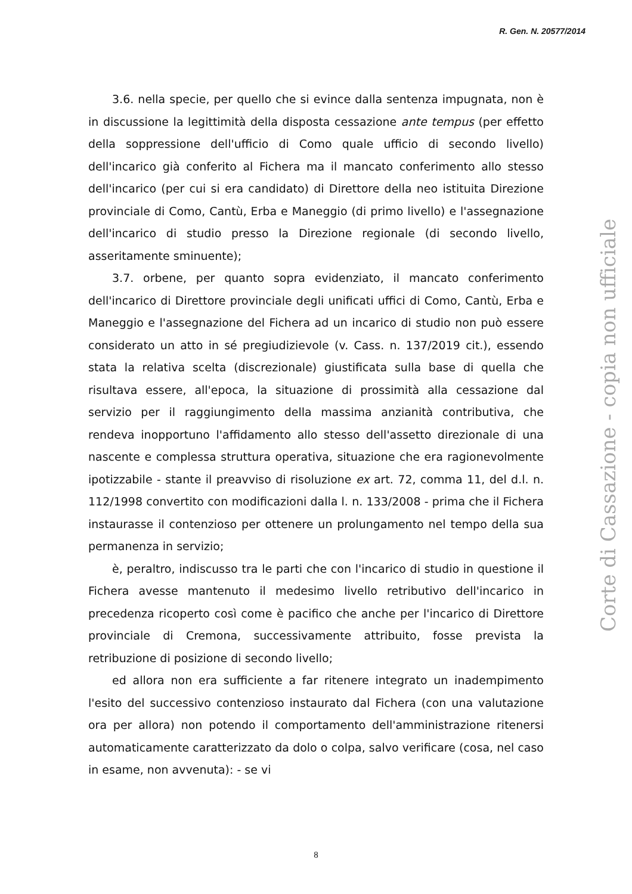R. Gen. N. 20577/2014
3.6. nella specie, per quello che si evince dalla sentenza impugnata, non è in discussione la legittimità della disposta cessazione ante tempus (per effetto della soppressione dell'ufficio di Como quale ufficio di secondo livello) dell'incarico già conferito al Fichera ma il mancato conferimento allo stesso dell'incarico (per cui si era candidato) di Direttore della neo istituita Direzione provinciale di Como, Cantù, Erba e Maneggio (di primo livello) e l'assegnazione dell'incarico di studio presso la Direzione regionale (di secondo livello, asseritamente sminuente);
3.7. orbene, per quanto sopra evidenziato, il mancato conferimento dell'incarico di Direttore provinciale degli unificati uffici di Como, Cantù, Erba e Maneggio e l'assegnazione del Fichera ad un incarico di studio non può essere considerato un atto in sé pregiudizievole (v. Cass. n. 137/2019 cit.), essendo stata la relativa scelta (discrezionale) giustificata sulla base di quella che risultava essere, all'epoca, la situazione di prossimità alla cessazione dal servizio per il raggiungimento della massima anzianità contributiva, che rendeva inopportuno l'affidamento allo stesso dell'assetto direzionale di una nascente e complessa struttura operativa, situazione che era ragionevolmente ipotizzabile - stante il preavviso di risoluzione ex art. 72, comma 11, del d.l. n. 112/1998 convertito con modificazioni dalla l. n. 133/2008 - prima che il Fichera instaurasse il contenzioso per ottenere un prolungamento nel tempo della sua permanenza in servizio;
è, peraltro, indiscusso tra le parti che con l'incarico di studio in questione il Fichera avesse mantenuto il medesimo livello retributivo dell'incarico in precedenza ricoperto così come è pacifico che anche per l'incarico di Direttore provinciale di Cremona, successivamente attribuito, fosse prevista la retribuzione di posizione di secondo livello;
ed allora non era sufficiente a far ritenere integrato un inadempimento l'esito del successivo contenzioso instaurato dal Fichera (con una valutazione ora per allora) non potendo il comportamento dell'amministrazione ritenersi automaticamente caratterizzato da dolo o colpa, salvo verificare (cosa, nel caso in esame, non avvenuta): - se vi
Corte di Cassazione - copia non ufficiale
8